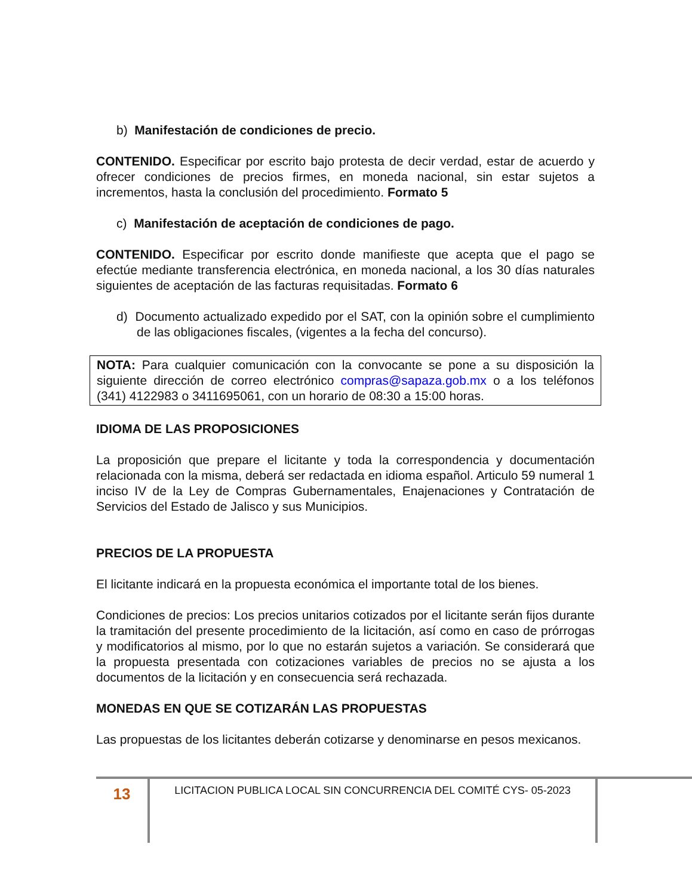b) Manifestación de condiciones de precio.
CONTENIDO. Especificar por escrito bajo protesta de decir verdad, estar de acuerdo y ofrecer condiciones de precios firmes, en moneda nacional, sin estar sujetos a incrementos, hasta la conclusión del procedimiento. Formato 5
c) Manifestación de aceptación de condiciones de pago.
CONTENIDO. Especificar por escrito donde manifieste que acepta que el pago se efectúe mediante transferencia electrónica, en moneda nacional, a los 30 días naturales siguientes de aceptación de las facturas requisitadas. Formato 6
d) Documento actualizado expedido por el SAT, con la opinión sobre el cumplimiento de las obligaciones fiscales, (vigentes a la fecha del concurso).
NOTA: Para cualquier comunicación con la convocante se pone a su disposición la siguiente dirección de correo electrónico compras@sapaza.gob.mx o a los teléfonos (341) 4122983 o 3411695061, con un horario de 08:30 a 15:00 horas.
IDIOMA DE LAS PROPOSICIONES
La proposición que prepare el licitante y toda la correspondencia y documentación relacionada con la misma, deberá ser redactada en idioma español. Articulo 59 numeral 1 inciso IV de la Ley de Compras Gubernamentales, Enajenaciones y Contratación de Servicios del Estado de Jalisco y sus Municipios.
PRECIOS DE LA PROPUESTA
El licitante indicará en la propuesta económica el importante total de los bienes.
Condiciones de precios: Los precios unitarios cotizados por el licitante serán fijos durante la tramitación del presente procedimiento de la licitación, así como en caso de prórrogas y modificatorios al mismo, por lo que no estarán sujetos a variación. Se considerará que la propuesta presentada con cotizaciones variables de precios no se ajusta a los documentos de la licitación y en consecuencia será rechazada.
MONEDAS EN QUE SE COTIZARÁN LAS PROPUESTAS
Las propuestas de los licitantes deberán cotizarse y denominarse en pesos mexicanos.
13
LICITACION PUBLICA LOCAL SIN CONCURRENCIA DEL COMITÉ CYS- 05-2023